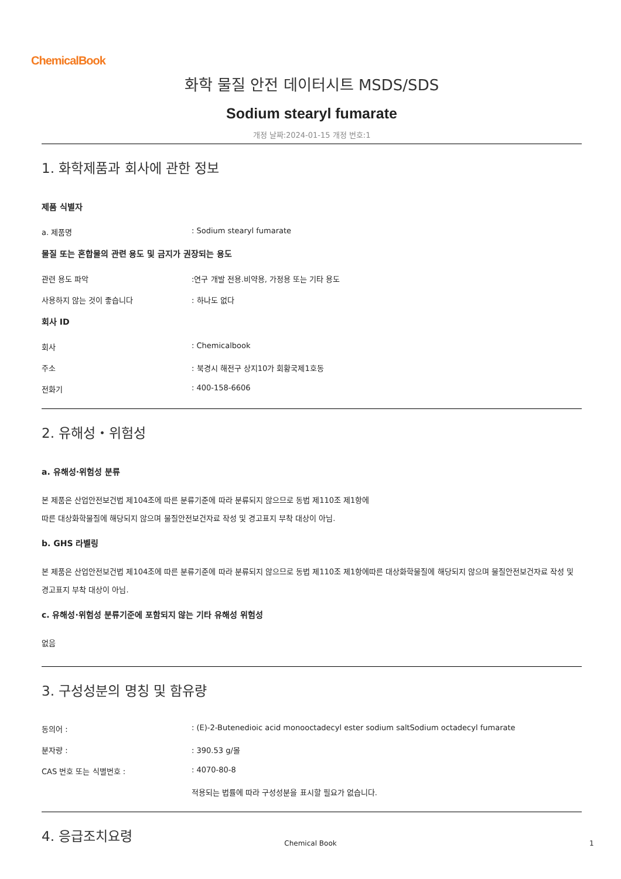ChemicalBook
화학 물질 안전 데이터시트 MSDS/SDS
Sodium stearyl fumarate
개정 날짜:2024-01-15 개정 번호:1
1. 화학제품과 회사에 관한 정보
제품 식별자
a. 제품명: Sodium stearyl fumarate
물질 또는 혼합물의 관련 용도 및 금지가 권장되는 용도
관련 용도 파악:연구 개발 전용.비약용, 가정용 또는 기타 용도
사용하지 않는 것이 좋습니다: 하나도 없다
회사 ID
회사: Chemicalbook
주소: 북경시 해전구 상지10가 회황국제1호동
전화기: 400-158-6606
2. 유해성・위험성
a. 유해성·위험성 분류
본 제품은 산업안전보건법 제104조에 따른 분류기준에 따라 분류되지 않으므로 동법 제110조 제1항에
따른 대상화학물질에 해당되지 않으며 물질안전보건자료 작성 및 경고표지 부착 대상이 아님.
b. GHS 라벨링
본 제품은 산업안전보건법 제104조에 따른 분류기준에 따라 분류되지 않으므로 동법 제110조 제1항에따른 대상화학물질에 해당되지 않으며 물질안전보건자료 작성 및 경고표지 부착 대상이 아님.
c. 유해성·위험성 분류기준에 포함되지 않는 기타 유해성 위험성
없음
3. 구성성분의 명칭 및 함유량
동의어 :: (E)-2-Butenedioic acid monooctadecyl ester sodium saltSodium octadecyl fumarate
분자량 :: 390.53 g/몰
CAS 번호 또는 식별번호 :: 4070-80-8
적용되는 법률에 따라 구성성분을 표시할 필요가 없습니다.
4. 응급조치요령
Chemical Book 1